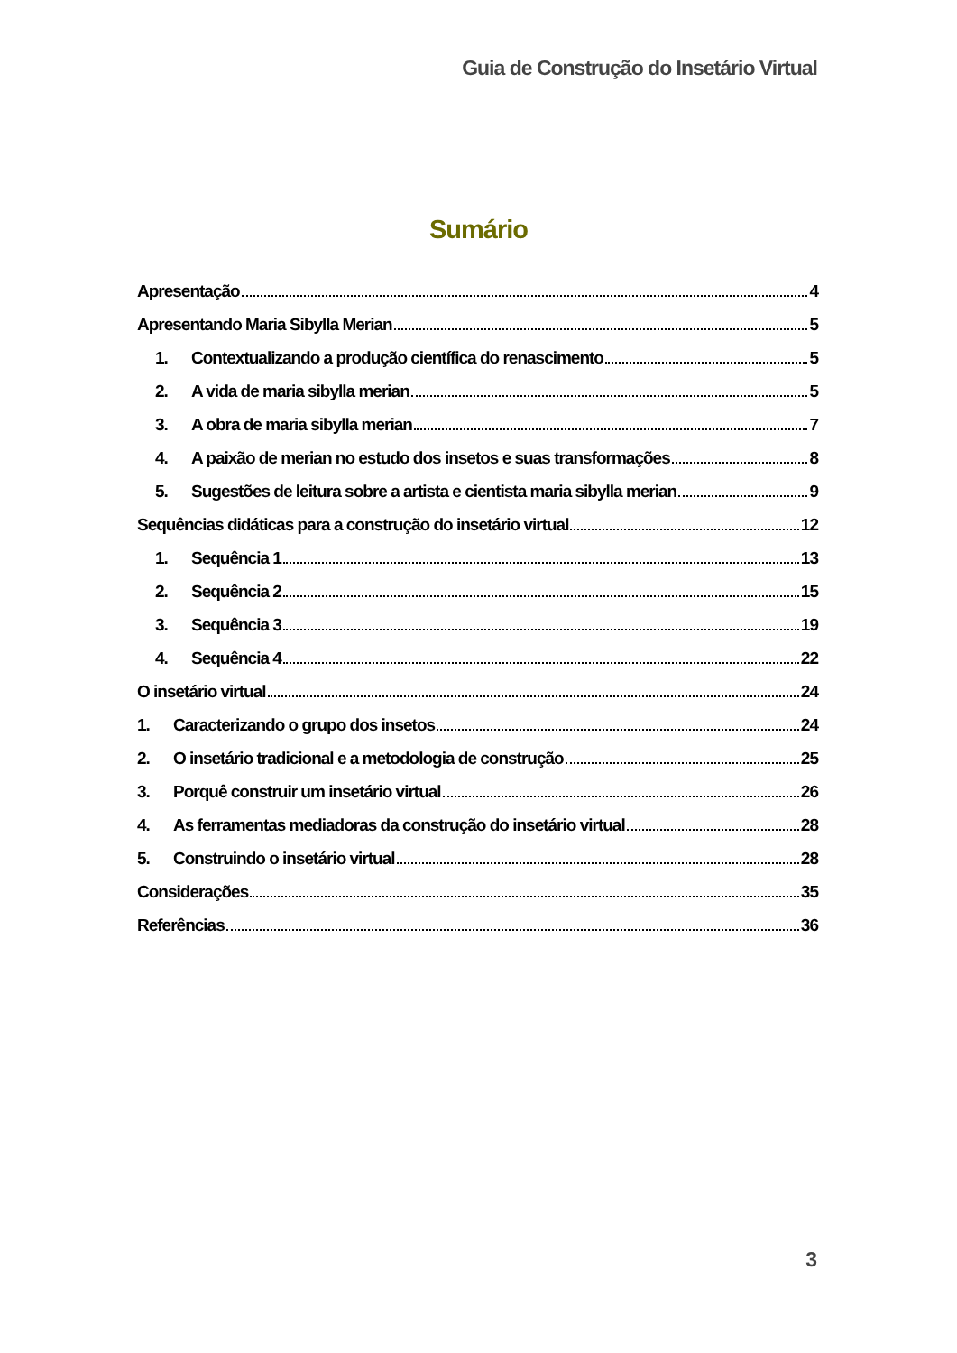Guia de Construção do Insetário Virtual
Sumário
Apresentação 4
Apresentando Maria Sibylla Merian 5
1. Contextualizando a produção científica do renascimento 5
2. A vida de maria sibylla merian 5
3. A obra de maria sibylla merian 7
4. A paixão de merian no estudo dos insetos e suas transformações 8
5. Sugestões de leitura sobre a artista e cientista maria sibylla merian 9
Sequências didáticas para a construção do insetário virtual 12
1. Sequência 1 13
2. Sequência 2 15
3. Sequência 3 19
4. Sequência 4 22
O insetário virtual 24
1. Caracterizando o grupo dos insetos 24
2. O insetário tradicional e a metodologia de construção 25
3. Porquê construir um insetário virtual 26
4. As ferramentas mediadoras da construção do insetário virtual 28
5. Construindo o insetário virtual 28
Considerações 35
Referências 36
3